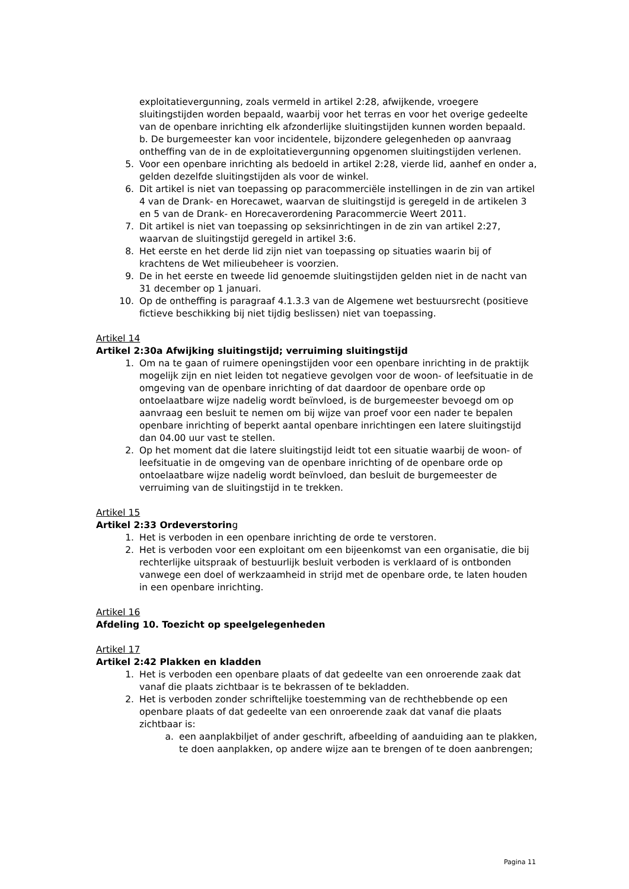exploitatievergunning, zoals vermeld in artikel 2:28, afwijkende, vroegere sluitingstijden worden bepaald, waarbij voor het terras en voor het overige gedeelte van de openbare inrichting elk afzonderlijke sluitingstijden kunnen worden bepaald.
b. De burgemeester kan voor incidentele, bijzondere gelegenheden op aanvraag ontheffing van de in de exploitatievergunning opgenomen sluitingstijden verlenen.
5. Voor een openbare inrichting als bedoeld in artikel 2:28, vierde lid, aanhef en onder a, gelden dezelfde sluitingstijden als voor de winkel.
6. Dit artikel is niet van toepassing op paracommerciële instellingen in de zin van artikel 4 van de Drank- en Horecawet, waarvan de sluitingstijd is geregeld in de artikelen 3 en 5 van de Drank- en Horecaverordening Paracommercie Weert 2011.
7. Dit artikel is niet van toepassing op seksinrichtingen in de zin van artikel 2:27, waarvan de sluitingstijd geregeld in artikel 3:6.
8. Het eerste en het derde lid zijn niet van toepassing op situaties waarin bij of krachtens de Wet milieubeheer is voorzien.
9. De in het eerste en tweede lid genoemde sluitingstijden gelden niet in de nacht van 31 december op 1 januari.
10. Op de ontheffing is paragraaf 4.1.3.3 van de Algemene wet bestuursrecht (positieve fictieve beschikking bij niet tijdig beslissen) niet van toepassing.
Artikel 14
Artikel 2:30a Afwijking sluitingstijd; verruiming sluitingstijd
1. Om na te gaan of ruimere openingstijden voor een openbare inrichting in de praktijk mogelijk zijn en niet leiden tot negatieve gevolgen voor de woon- of leefsituatie in de omgeving van de openbare inrichting of dat daardoor de openbare orde op ontoelaatbare wijze nadelig wordt beïnvloed, is de burgemeester bevoegd om op aanvraag een besluit te nemen om bij wijze van proef voor een nader te bepalen openbare inrichting of beperkt aantal openbare inrichtingen een latere sluitingstijd dan 04.00 uur vast te stellen.
2. Op het moment dat die latere sluitingstijd leidt tot een situatie waarbij de woon- of leefsituatie in de omgeving van de openbare inrichting of de openbare orde op ontoelaatbare wijze nadelig wordt beïnvloed, dan besluit de burgemeester de verruiming van de sluitingstijd in te trekken.
Artikel 15
Artikel 2:33 Ordeverstoring
1. Het is verboden in een openbare inrichting de orde te verstoren.
2. Het is verboden voor een exploitant om een bijeenkomst van een organisatie, die bij rechterlijke uitspraak of bestuurlijk besluit verboden is verklaard of is ontbonden vanwege een doel of werkzaamheid in strijd met de openbare orde, te laten houden in een openbare inrichting.
Artikel 16
Afdeling 10. Toezicht op speelgelegenheden
Artikel 17
Artikel 2:42 Plakken en kladden
1. Het is verboden een openbare plaats of dat gedeelte van een onroerende zaak dat vanaf die plaats zichtbaar is te bekrassen of te bekladden.
2. Het is verboden zonder schriftelijke toestemming van de rechthebbende op een openbare plaats of dat gedeelte van een onroerende zaak dat vanaf die plaats zichtbaar is:
a. een aanplakbiljet of ander geschrift, afbeelding of aanduiding aan te plakken, te doen aanplakken, op andere wijze aan te brengen of te doen aanbrengen;
Pagina 11